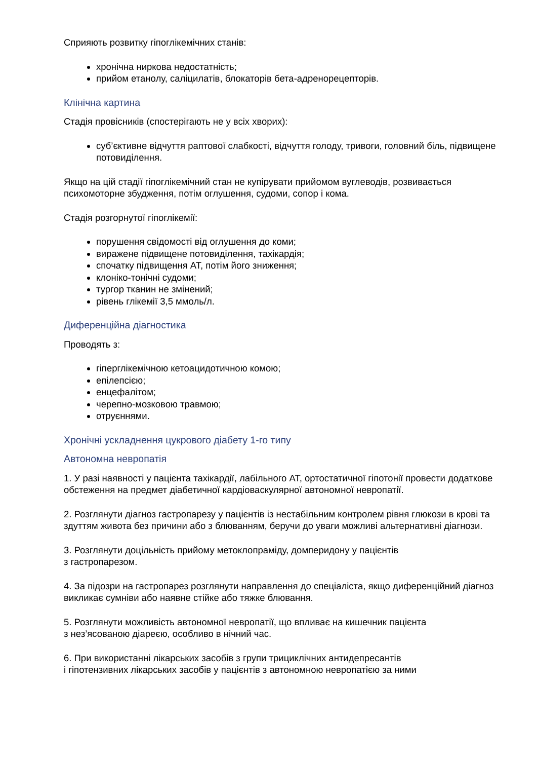Сприяють розвитку гіпоглікемічних станів:
хронічна ниркова недостатність;
прийом етанолу, саліцилатів, блокаторів бета-адренорецепторів.
Клінічна картина
Стадія провісників (спостерігають не у всіх хворих):
суб’єктивне відчуття раптової слабкості, відчуття голоду, тривоги, головний біль, підвищене потовиділення.
Якщо на цій стадії гіпоглікемічний стан не купірувати прийомом вуглеводів, розвивається психомоторне збудження, потім оглушення, судоми, сопор і кома.
Стадія розгорнутої гіпоглікемії:
порушення свідомості від оглушення до коми;
виражене підвищене потовиділення, тахікардія;
спочатку підвищення АТ, потім його зниження;
клоніко-тонічні судоми;
тургор тканин не змінений;
рівень глікемії 3,5 ммоль/л.
Диференційна діагностика
Проводять з:
гіперглікемічною кетоацидотичною комою;
епілепсією;
енцефалітом;
черепно-мозковою травмою;
отруєннями.
Хронічні ускладнення цукрового діабету 1-го типу
Автономна невропатія
1. У разі наявності у пацієнта тахікардії, лабільного АТ, ортостатичної гіпотонії провести додаткове обстеження на предмет діабетичної кардіоваскулярної автономної невропатії.
2. Розглянути діагноз гастропарезу у пацієнтів із нестабільним контролем рівня глюкози в крові та здуттям живота без причини або з блюванням, беручи до уваги можливі альтернативні діагнози.
3. Розглянути доцільність прийому метоклопраміду, домперидону у пацієнтів
з гастропарезом.
4. За підозри на гастропарез розглянути направлення до спеціаліста, якщо диференційний діагноз викликає сумніви або наявне стійке або тяжке блювання.
5. Розглянути можливість автономної невропатії, що впливає на кишечник пацієнта
з нез’ясованою діареєю, особливо в нічний час.
6. При використанні лікарських засобів з групи трициклічних антидепресантів
і гіпотензивних лікарських засобів у пацієнтів з автономною невропатією за ними